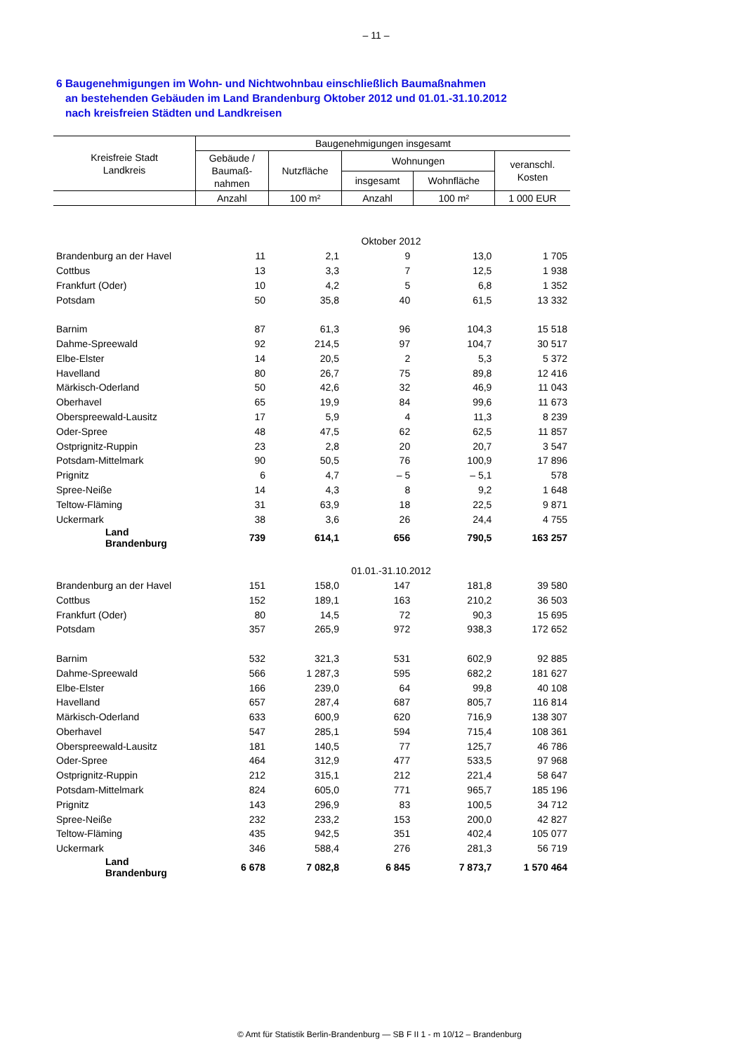– 11 –
6 Baugenehmigungen im Wohn- und Nichtwohnbau einschließlich Baumaßnahmen
an bestehenden Gebäuden im Land Brandenburg Oktober 2012 und 01.01.-31.10.2012
nach kreisfreien Städten und Landkreisen
| Kreisfreie Stadt Landkreis | Baugenehmigungen insgesamt | | | | |
| --- | --- | --- | --- | --- | --- |
| | Gebäude / Baumaß- nahmen | Nutzfläche | Wohnungen | | veranschl. Kosten |
| | | | insgesamt | Wohnfläche | |
| | Anzahl | 100 m² | Anzahl | 100 m² | 1 000 EUR |
| Oktober 2012 | | | | | |
| Brandenburg an der Havel | 11 | 2,1 | 9 | 13,0 | 1 705 |
| Cottbus | 13 | 3,3 | 7 | 12,5 | 1 938 |
| Frankfurt (Oder) | 10 | 4,2 | 5 | 6,8 | 1 352 |
| Potsdam | 50 | 35,8 | 40 | 61,5 | 13 332 |
| Barnim | 87 | 61,3 | 96 | 104,3 | 15 518 |
| Dahme-Spreewald | 92 | 214,5 | 97 | 104,7 | 30 517 |
| Elbe-Elster | 14 | 20,5 | 2 | 5,3 | 5 372 |
| Havelland | 80 | 26,7 | 75 | 89,8 | 12 416 |
| Märkisch-Oderland | 50 | 42,6 | 32 | 46,9 | 11 043 |
| Oberhavel | 65 | 19,9 | 84 | 99,6 | 11 673 |
| Oberspreewald-Lausitz | 17 | 5,9 | 4 | 11,3 | 8 239 |
| Oder-Spree | 48 | 47,5 | 62 | 62,5 | 11 857 |
| Ostprignitz-Ruppin | 23 | 2,8 | 20 | 20,7 | 3 547 |
| Potsdam-Mittelmark | 90 | 50,5 | 76 | 100,9 | 17 896 |
| Prignitz | 6 | 4,7 | – 5 | – 5,1 | 578 |
| Spree-Neiße | 14 | 4,3 | 8 | 9,2 | 1 648 |
| Teltow-Fläming | 31 | 63,9 | 18 | 22,5 | 9 871 |
| Uckermark | 38 | 3,6 | 26 | 24,4 | 4 755 |
| Land Brandenburg | 739 | 614,1 | 656 | 790,5 | 163 257 |
| 01.01.-31.10.2012 | | | | | |
| Brandenburg an der Havel | 151 | 158,0 | 147 | 181,8 | 39 580 |
| Cottbus | 152 | 189,1 | 163 | 210,2 | 36 503 |
| Frankfurt (Oder) | 80 | 14,5 | 72 | 90,3 | 15 695 |
| Potsdam | 357 | 265,9 | 972 | 938,3 | 172 652 |
| Barnim | 532 | 321,3 | 531 | 602,9 | 92 885 |
| Dahme-Spreewald | 566 | 1 287,3 | 595 | 682,2 | 181 627 |
| Elbe-Elster | 166 | 239,0 | 64 | 99,8 | 40 108 |
| Havelland | 657 | 287,4 | 687 | 805,7 | 116 814 |
| Märkisch-Oderland | 633 | 600,9 | 620 | 716,9 | 138 307 |
| Oberhavel | 547 | 285,1 | 594 | 715,4 | 108 361 |
| Oberspreewald-Lausitz | 181 | 140,5 | 77 | 125,7 | 46 786 |
| Oder-Spree | 464 | 312,9 | 477 | 533,5 | 97 968 |
| Ostprignitz-Ruppin | 212 | 315,1 | 212 | 221,4 | 58 647 |
| Potsdam-Mittelmark | 824 | 605,0 | 771 | 965,7 | 185 196 |
| Prignitz | 143 | 296,9 | 83 | 100,5 | 34 712 |
| Spree-Neiße | 232 | 233,2 | 153 | 200,0 | 42 827 |
| Teltow-Fläming | 435 | 942,5 | 351 | 402,4 | 105 077 |
| Uckermark | 346 | 588,4 | 276 | 281,3 | 56 719 |
| Land Brandenburg | 6 678 | 7 082,8 | 6 845 | 7 873,7 | 1 570 464 |
© Amt für Statistik Berlin-Brandenburg — SB F II 1 - m 10/12 – Brandenburg